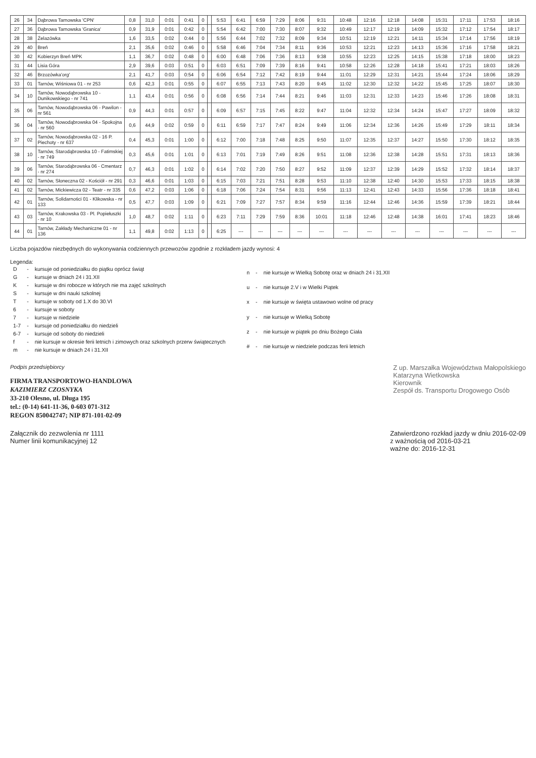| 26 | 34 | Dąbrowa Tarnowska 'CPN' | 0,8 | 31,0 | 0:01 | 0:41 | 0 | | 5:53 | 6:41 | 6:59 | 7:29 | 8:06 | 9:31 | 10:48 | 12:16 | 12:18 | 14:08 | 15:31 | 17:11 | 17:53 | 18:16 |
| 27 | 36 | Dąbrowa Tarnowska 'Granica' | 0,9 | 31,9 | 0:01 | 0:42 | 0 | | 5:54 | 6:42 | 7:00 | 7:30 | 8:07 | 9:32 | 10:49 | 12:17 | 12:19 | 14:09 | 15:32 | 17:12 | 17:54 | 18:17 |
| 28 | 38 | Żelazówka | 1,6 | 33,5 | 0:02 | 0:44 | 0 | | 5:56 | 6:44 | 7:02 | 7:32 | 8:09 | 9:34 | 10:51 | 12:19 | 12:21 | 14:11 | 15:34 | 17:14 | 17:56 | 18:19 |
| 29 | 40 | Breń | 2,1 | 35,6 | 0:02 | 0:46 | 0 | | 5:58 | 6:46 | 7:04 | 7:34 | 8:11 | 9:36 | 10:53 | 12:21 | 12:23 | 14:13 | 15:36 | 17:16 | 17:58 | 18:21 |
| 30 | 42 | Kobierzyn Breń MPK | 1,1 | 36,7 | 0:02 | 0:48 | 0 | | 6:00 | 6:48 | 7:06 | 7:36 | 8:13 | 9:38 | 10:55 | 12:23 | 12:25 | 14:15 | 15:38 | 17:18 | 18:00 | 18:23 |
| 31 | 44 | Lisia Góra | 2,9 | 39,6 | 0:03 | 0:51 | 0 | | 6:03 | 6:51 | 7:09 | 7:39 | 8:16 | 9:41 | 10:58 | 12:26 | 12:28 | 14:18 | 15:41 | 17:21 | 18:03 | 18:26 |
| 32 | 46 | Brzozówka'org' | 2,1 | 41,7 | 0:03 | 0:54 | 0 | | 6:06 | 6:54 | 7:12 | 7:42 | 8:19 | 9:44 | 11:01 | 12:29 | 12:31 | 14:21 | 15:44 | 17:24 | 18:06 | 18:29 |
| 33 | 01 | Tarnów, Wiśniowa 01 - nr 253 | 0,6 | 42,3 | 0:01 | 0:55 | 0 | | 6:07 | 6:55 | 7:13 | 7:43 | 8:20 | 9:45 | 11:02 | 12:30 | 12:32 | 14:22 | 15:45 | 17:25 | 18:07 | 18:30 |
| 34 | 10 | Tarnów, Nowodąbrowska 10 - Dunikowskiego - nr 741 | 1,1 | 43,4 | 0:01 | 0:56 | 0 | | 6:08 | 6:56 | 7:14 | 7:44 | 8:21 | 9:46 | 11:03 | 12:31 | 12:33 | 14:23 | 15:46 | 17:26 | 18:08 | 18:31 |
| 35 | 06 | Tarnów, Nowodąbrowska 06 - Pawilon - nr 561 | 0,9 | 44,3 | 0:01 | 0:57 | 0 | | 6:09 | 6:57 | 7:15 | 7:45 | 8:22 | 9:47 | 11:04 | 12:32 | 12:34 | 14:24 | 15:47 | 17:27 | 18:09 | 18:32 |
| 36 | 04 | Tarnów, Nowodąbrowska 04 - Spokojna - nr 560 | 0,6 | 44,9 | 0:02 | 0:59 | 0 | | 6:11 | 6:59 | 7:17 | 7:47 | 8:24 | 9:49 | 11:06 | 12:34 | 12:36 | 14:26 | 15:49 | 17:29 | 18:11 | 18:34 |
| 37 | 02 | Tarnów, Nowodąbrowska 02 - 16 P. Piechoty - nr 637 | 0,4 | 45,3 | 0:01 | 1:00 | 0 | | 6:12 | 7:00 | 7:18 | 7:48 | 8:25 | 9:50 | 11:07 | 12:35 | 12:37 | 14:27 | 15:50 | 17:30 | 18:12 | 18:35 |
| 38 | 10 | Tarnów, Starodąbrowska 10 - Fatimskiej - nr 749 | 0,3 | 45,6 | 0:01 | 1:01 | 0 | | 6:13 | 7:01 | 7:19 | 7:49 | 8:26 | 9:51 | 11:08 | 12:36 | 12:38 | 14:28 | 15:51 | 17:31 | 18:13 | 18:36 |
| 39 | 06 | Tarnów, Starodąbrowska 06 - Cmentarz - nr 274 | 0,7 | 46,3 | 0:01 | 1:02 | 0 | | 6:14 | 7:02 | 7:20 | 7:50 | 8:27 | 9:52 | 11:09 | 12:37 | 12:39 | 14:29 | 15:52 | 17:32 | 18:14 | 18:37 |
| 40 | 02 | Tarnów, Słoneczna 02 - Kościół - nr 291 | 0,3 | 46,6 | 0:01 | 1:03 | 0 | | 6:15 | 7:03 | 7:21 | 7:51 | 8:28 | 9:53 | 11:10 | 12:38 | 12:40 | 14:30 | 15:53 | 17:33 | 18:15 | 18:38 |
| 41 | 02 | Tarnów, Mickiewicza 02 - Teatr - nr 335 | 0,6 | 47,2 | 0:03 | 1:06 | 0 | | 6:18 | 7:06 | 7:24 | 7:54 | 8:31 | 9:56 | 11:13 | 12:41 | 12:43 | 14:33 | 15:56 | 17:36 | 18:18 | 18:41 |
| 42 | 01 | Tarnów, Solidarności 01 - Klikowska - nr 133 | 0,5 | 47,7 | 0:03 | 1:09 | 0 | | 6:21 | 7:09 | 7:27 | 7:57 | 8:34 | 9:59 | 11:16 | 12:44 | 12:46 | 14:36 | 15:59 | 17:39 | 18:21 | 18:44 |
| 43 | 03 | Tarnów, Krakowska 03 - Pl. Popiełuszki - nr 10 | 1,0 | 48,7 | 0:02 | 1:11 | 0 | | 6:23 | 7:11 | 7:29 | 7:59 | 8:36 | 10:01 | 11:18 | 12:46 | 12:48 | 14:38 | 16:01 | 17:41 | 18:23 | 18:46 |
| 44 | 01 | Tarnów, Zakłady Mechaniczne 01 - nr 136 | 1,1 | 49,8 | 0:02 | 1:13 | 0 | | 6:25 | --- | --- | --- | --- | --- | --- | --- | --- | --- | --- | --- | --- | --- |
Liczba pojazdów niezbędnych do wykonywania codziennych przewozów zgodnie z rozkładem jazdy wynosi: 4
Legenda:
| D | - | kursuje od poniedziałku do piątku oprócz świąt |
| G | - | kursuje w dniach 24 i 31.XII |
| K | - | kursuje w dni robocze w których nie ma zajęć szkolnych |
| S | - | kursuje w dni nauki szkolnej |
| T | - | kursuje w soboty od 1.X do 30.VI |
| 6 | - | kursuje w soboty |
| 7 | - | kursuje w niedziele |
| 1-7 | - | kursuje od poniedziałku do niedzieli |
| 6-7 | - | kursuje od soboty do niedzieli |
| f | - | nie kursuje w okresie ferii letnich i zimowych oraz szkolnych przerw świątecznych |
| m | - | nie kursuje w dniach 24 i 31.XII |
| n | - | nie kursuje w Wielką Sobotę oraz w dniach 24 i 31.XII |
| u | - | nie kursuje 2.V i w Wielki Piątek |
| x | - | nie kursuje w święta ustawowo wolne od pracy |
| y | - | nie kursuje w Wielką Sobotę |
| z | - | nie kursuje w piątek po dniu Bożego Ciała |
| # | - | nie kursuje w niedziele podczas ferii letnich |
Podpis przedsiębiorcy
FIRMA TRANSPORTOWO-HANDLOWA
KAZIMIERZ CZOSNYKA
33-210 Olesno, ul. Długa 195
tel.: (0-14) 641-11-36, 0-603 071-312
REGON 850042747; NIP 871-101-02-09
Z up. Marszałka Województwa Małopolskiego
Katarzyna Wietkowska
Kierownik
Zespół ds. Transportu Drogowego Osób
Załącznik do zezwolenia nr 1111
Numer linii komunikacyjnej 12
Zatwierdzono rozkład jazdy w dniu 2016-02-09
z ważnością od 2016-03-21
ważne do: 2016-12-31